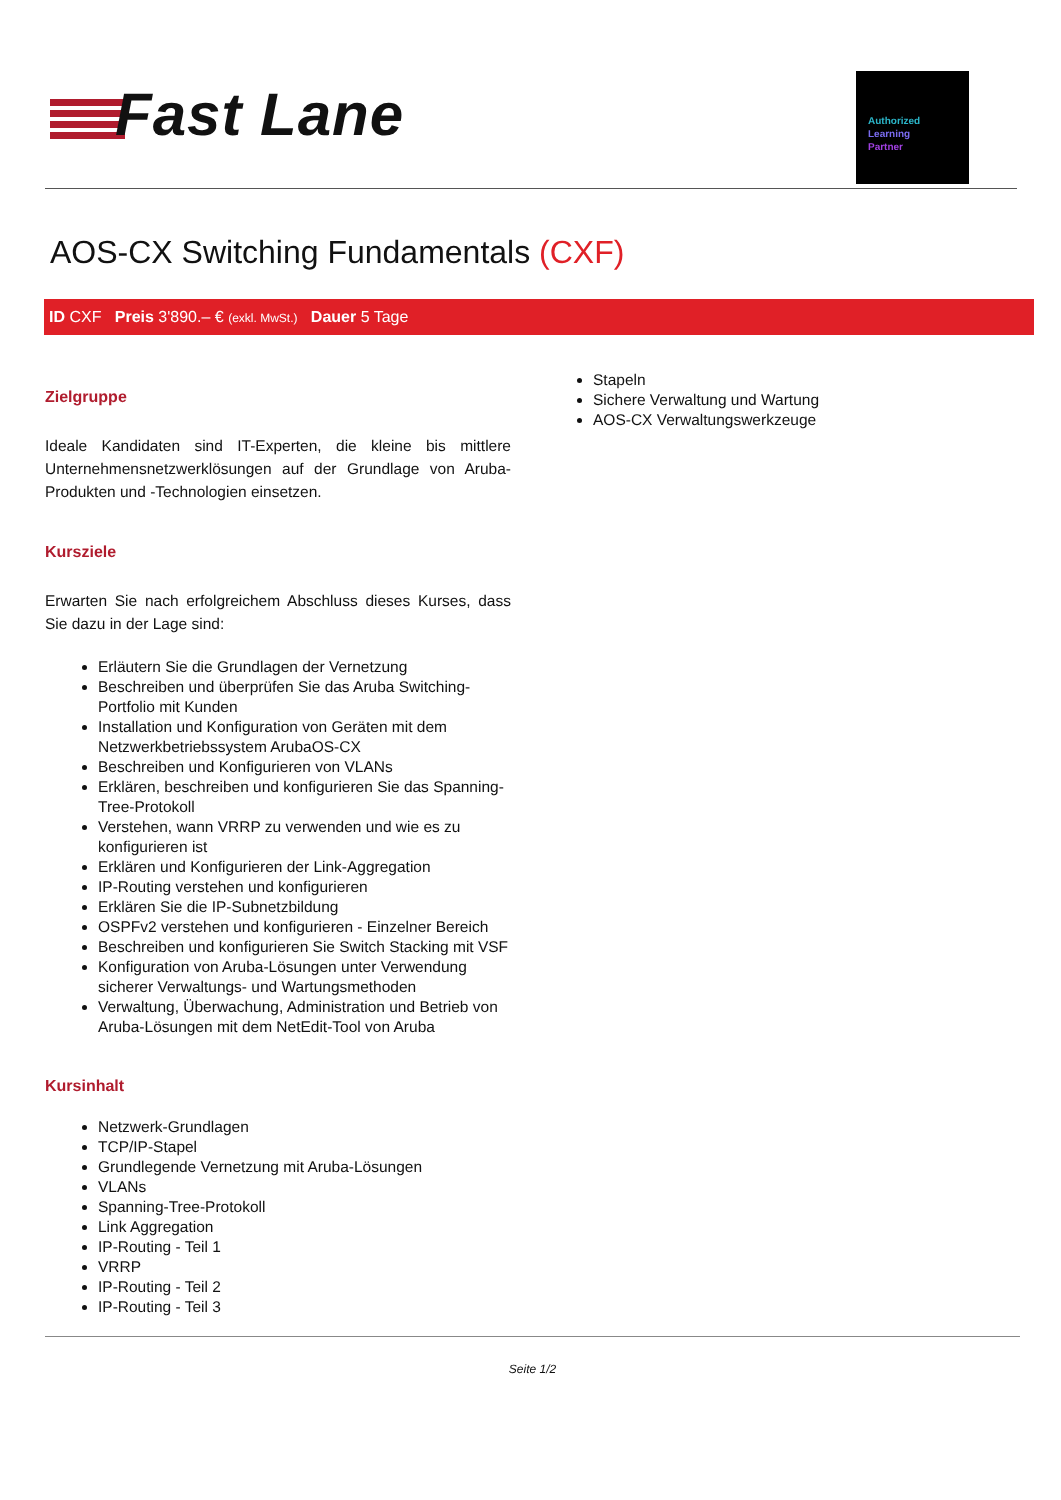Fast Lane
Authorized
Learning
Partner
AOS-CX Switching Fundamentals (CXF)
ID CXF Preis 3'890.– € (exkl. MwSt.) Dauer 5 Tage
Zielgruppe
Ideale Kandidaten sind IT-Experten, die kleine bis mittlere Unternehmensnetzwerklösungen auf der Grundlage von Aruba-Produkten und -Technologien einsetzen.
Kursziele
Erwarten Sie nach erfolgreichem Abschluss dieses Kurses, dass Sie dazu in der Lage sind:
Erläutern Sie die Grundlagen der Vernetzung
Beschreiben und überprüfen Sie das Aruba Switching-Portfolio mit Kunden
Installation und Konfiguration von Geräten mit dem Netzwerkbetriebssystem ArubaOS-CX
Beschreiben und Konfigurieren von VLANs
Erklären, beschreiben und konfigurieren Sie das Spanning-Tree-Protokoll
Verstehen, wann VRRP zu verwenden und wie es zu konfigurieren ist
Erklären und Konfigurieren der Link-Aggregation
IP-Routing verstehen und konfigurieren
Erklären Sie die IP-Subnetzbildung
OSPFv2 verstehen und konfigurieren - Einzelner Bereich
Beschreiben und konfigurieren Sie Switch Stacking mit VSF
Konfiguration von Aruba-Lösungen unter Verwendung sicherer Verwaltungs- und Wartungsmethoden
Verwaltung, Überwachung, Administration und Betrieb von Aruba-Lösungen mit dem NetEdit-Tool von Aruba
Kursinhalt
Netzwerk-Grundlagen
TCP/IP-Stapel
Grundlegende Vernetzung mit Aruba-Lösungen
VLANs
Spanning-Tree-Protokoll
Link Aggregation
IP-Routing - Teil 1
VRRP
IP-Routing - Teil 2
IP-Routing - Teil 3
Stapeln
Sichere Verwaltung und Wartung
AOS-CX Verwaltungswerkzeuge
Seite 1/2